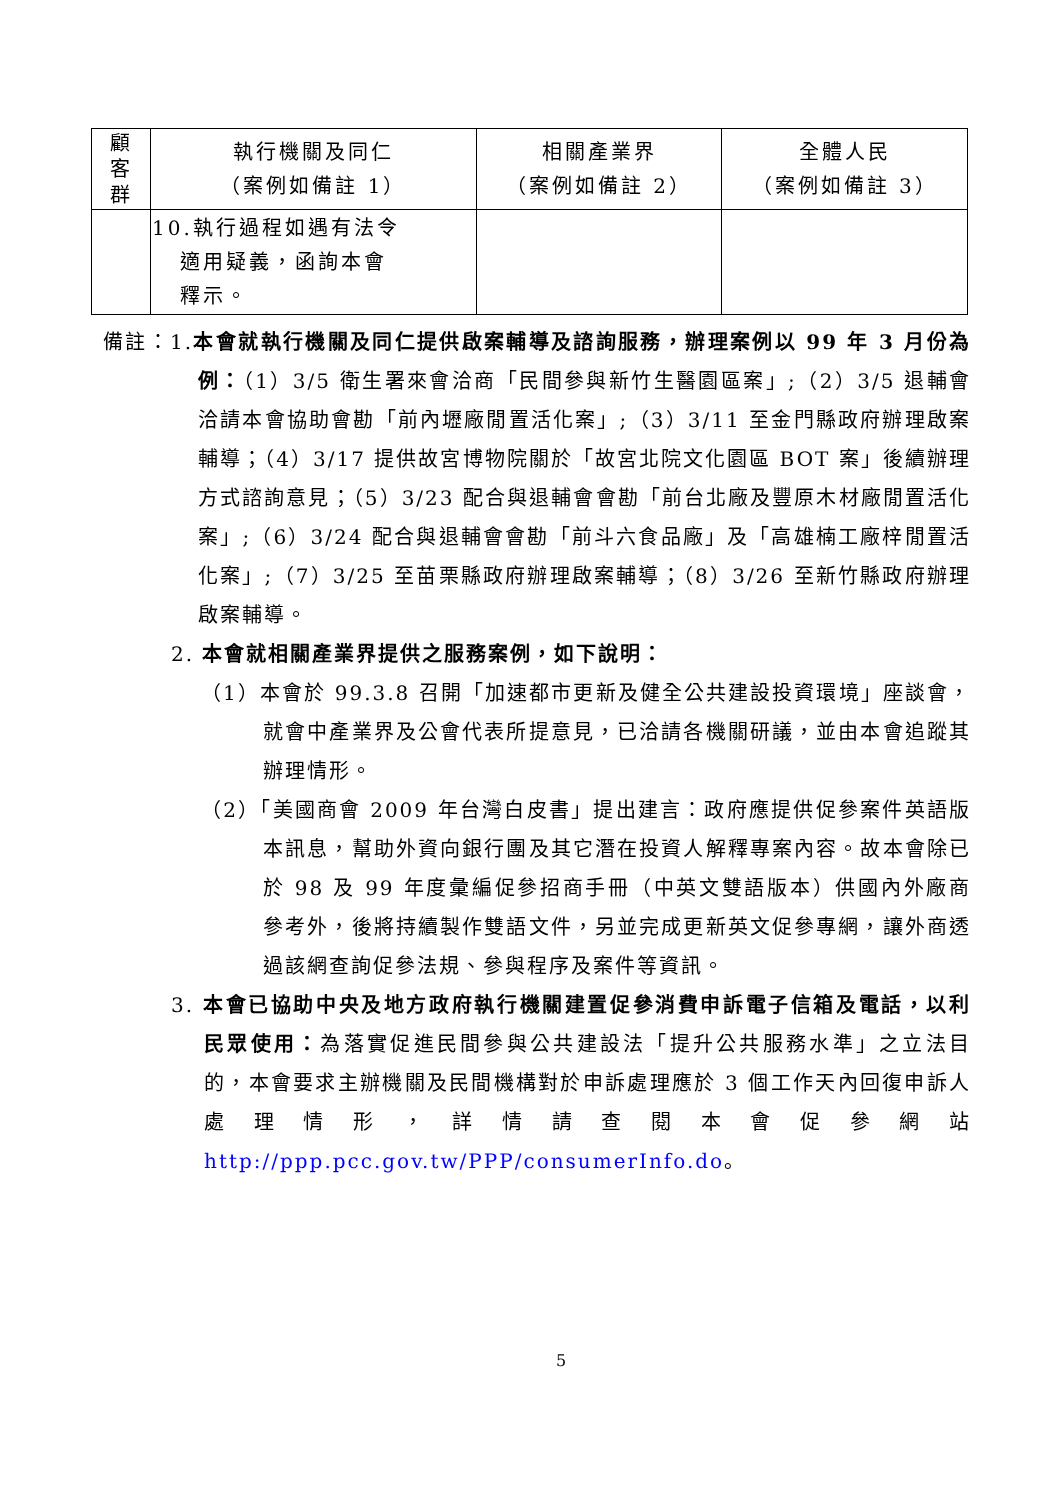| 顧 客 群 | 執行機關及同仁 （案例如備註 1） | 相關產業界 （案例如備註 2） | 全體人民 （案例如備註 3） |
| --- | --- | --- | --- |
| | 10.執行過程如遇有法令 適用疑義，函詢本會 釋示。 | | |
備註：1.本會就執行機關及同仁提供啟案輔導及諮詢服務，辦理案例以 99 年 3 月份為例：（1）3/5 衛生署來會洽商「民間參與新竹生醫園區案」;（2）3/5 退輔會洽請本會協助會勘「前內壢廠閒置活化案」;（3）3/11 至金門縣政府辦理啟案輔導；（4）3/17 提供故宮博物院關於「故宮北院文化園區 BOT 案」後續辦理方式諮詢意見；（5）3/23 配合與退輔會會勘「前台北廠及豐原木材廠閒置活化案」;（6）3/24 配合與退輔會會勘「前斗六食品廠」及「高雄楠工廠梓閒置活化案」;（7）3/25 至苗栗縣政府辦理啟案輔導；（8）3/26 至新竹縣政府辦理啟案輔導。
2. 本會就相關產業界提供之服務案例，如下說明：
（1）本會於 99.3.8 召開「加速都市更新及健全公共建設投資環境」座談會，就會中產業界及公會代表所提意見，已洽請各機關研議，並由本會追蹤其辦理情形。
（2）「美國商會 2009 年台灣白皮書」提出建言：政府應提供促參案件英語版本訊息，幫助外資向銀行團及其它潛在投資人解釋專案內容。故本會除已於 98 及 99 年度彙編促參招商手冊（中英文雙語版本）供國內外廠商參考外，後將持續製作雙語文件，另並完成更新英文促參專網，讓外商透過該網查詢促參法規、參與程序及案件等資訊。
3. 本會已協助中央及地方政府執行機關建置促參消費申訴電子信箱及電話，以利民眾使用：為落實促進民間參與公共建設法「提升公共服務水準」之立法目的，本會要求主辦機關及民間機構對於申訴處理應於 3 個工作天內回復申訴人處理情形，詳情請查閱本會促參網站 http://ppp.pcc.gov.tw/PPP/consumerInfo.do。
5